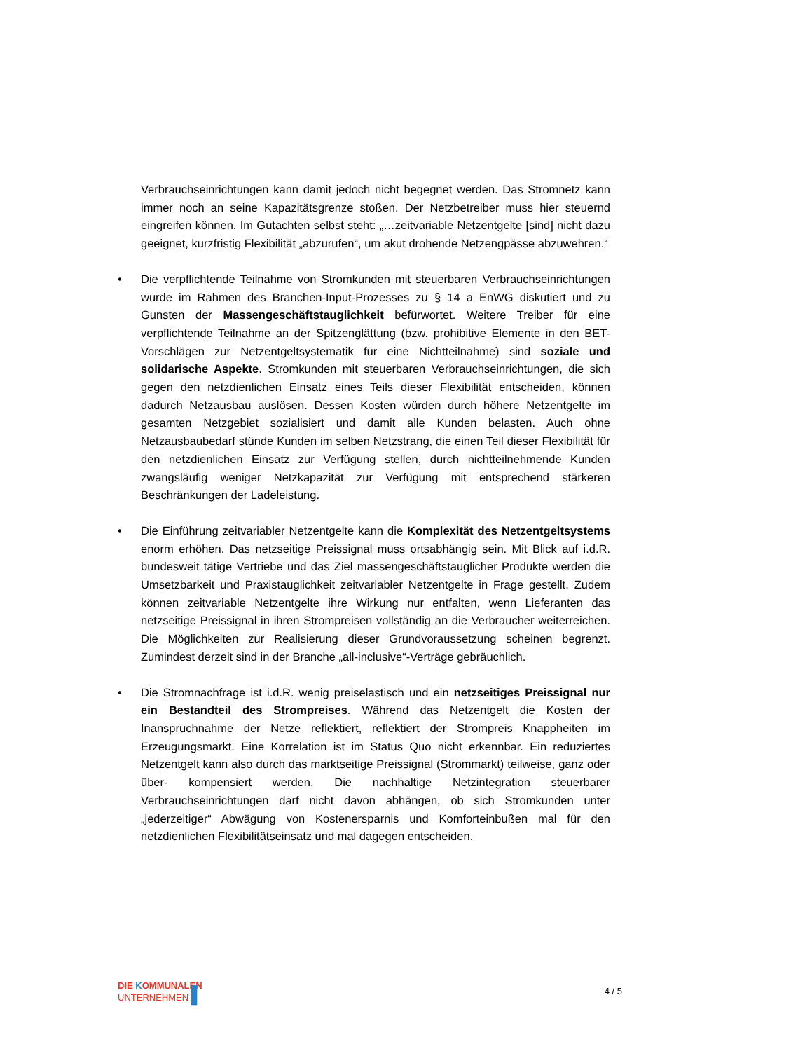Verbrauchseinrichtungen kann damit jedoch nicht begegnet werden. Das Stromnetz kann immer noch an seine Kapazitätsgrenze stoßen. Der Netzbetreiber muss hier steuernd eingreifen können. Im Gutachten selbst steht: „…zeitvariable Netzentgelte [sind] nicht dazu geeignet, kurzfristig Flexibilität „abzurufen“, um akut drohende Netzengpässe abzuwehren.“
•
Die verpflichtende Teilnahme von Stromkunden mit steuerbaren Verbrauchseinrichtungen wurde im Rahmen des Branchen-Input-Prozesses zu § 14 a EnWG diskutiert und zu Gunsten der Massengeschäftstauglichkeit befürwortet. Weitere Treiber für eine verpflichtende Teilnahme an der Spitzenglättung (bzw. prohibitive Elemente in den BET-Vorschlägen zur Netzentgeltsystematik für eine Nichtteilnahme) sind soziale und solidarische Aspekte. Stromkunden mit steuerbaren Verbrauchseinrichtungen, die sich gegen den netzdienlichen Einsatz eines Teils dieser Flexibilität entscheiden, können dadurch Netzausbau auslösen. Dessen Kosten würden durch höhere Netzentgelte im gesamten Netzgebiet sozialisiert und damit alle Kunden belasten. Auch ohne Netzausbaubedarf stünde Kunden im selben Netzstrang, die einen Teil dieser Flexibilität für den netzdienlichen Einsatz zur Verfügung stellen, durch nichtteilnehmende Kunden zwangsläufig weniger Netzkapazität zur Verfügung mit entsprechend stärkeren Beschränkungen der Ladeleistung.
•
Die Einführung zeitvariabler Netzentgelte kann die Komplexität des Netzentgeltsystems enorm erhöhen. Das netzseitige Preissignal muss ortsabhängig sein. Mit Blick auf i.d.R. bundesweit tätige Vertriebe und das Ziel massengeschäftstauglicher Produkte werden die Umsetzbarkeit und Praxistauglichkeit zeitvariabler Netzentgelte in Frage gestellt. Zudem können zeitvariable Netzentgelte ihre Wirkung nur entfalten, wenn Lieferanten das netzseitige Preissignal in ihren Strompreisen vollständig an die Verbraucher weiterreichen. Die Möglichkeiten zur Realisierung dieser Grundvoraussetzung scheinen begrenzt. Zumindest derzeit sind in der Branche „all-inclusive“-Verträge gebräuchlich.
•
Die Stromnachfrage ist i.d.R. wenig preiselastisch und ein netzseitiges Preissignal nur ein Bestandteil des Strompreises. Während das Netzentgelt die Kosten der Inanspruchnahme der Netze reflektiert, reflektiert der Strompreis Knappheiten im Erzeugungsmarkt. Eine Korrelation ist im Status Quo nicht erkennbar. Ein reduziertes Netzentgelt kann also durch das marktseitige Preissignal (Strommarkt) teilweise, ganz oder über- kompensiert werden. Die nachhaltige Netzintegration steuerbarer Verbrauchseinrichtungen darf nicht davon abhängen, ob sich Stromkunden unter „jederzeitiger“ Abwägung von Kostenersparnis und Komforteinbußen mal für den netzdienlichen Flexibilitätseinsatz und mal dagegen entscheiden.
DIE KOMMUNALEN
UNTERNEHMEN ▌
4 / 5